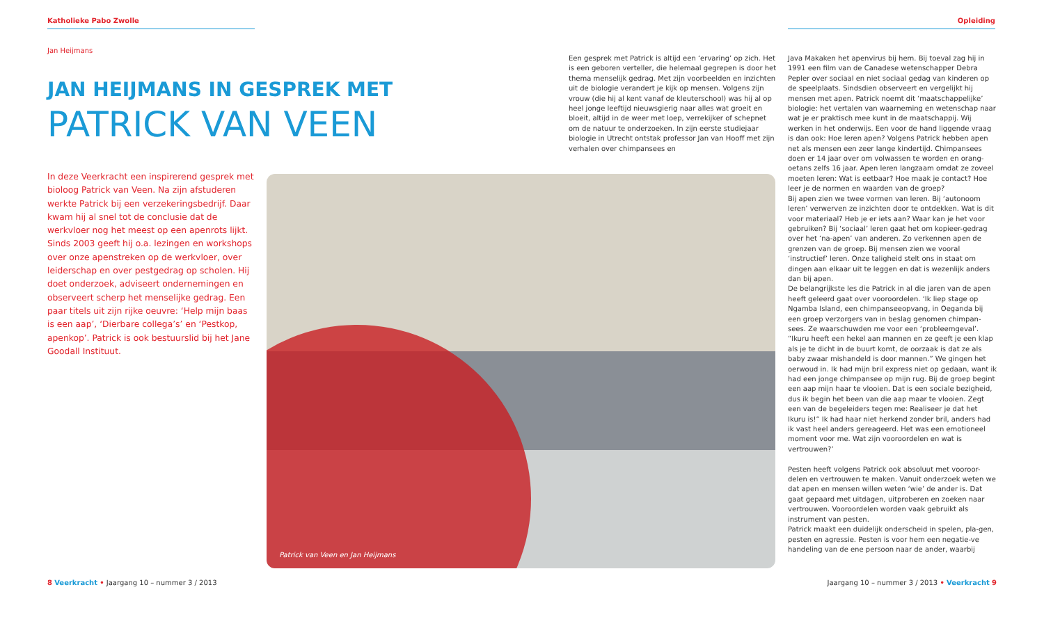Katholieke Pabo Zwolle Opleiding
Jan Heijmans
JAN HEIJMANS IN GESPREK MET
PATRICK VAN VEEN
In deze Veerkracht een inspirerend gesprek met bioloog Patrick van Veen. Na zijn afstuderen werkte Patrick bij een verzekeringsbedrijf. Daar kwam hij al snel tot de conclusie dat de werkvloer nog het meest op een apenrots lijkt. Sinds 2003 geeft hij o.a. lezingen en workshops over onze apenstreken op de werkvloer, over leiderschap en over pestgedrag op scholen. Hij doet onderzoek, adviseert ondernemingen en observeert scherp het menselijke gedrag. Een paar titels uit zijn rijke oeuvre: ‘Help mijn baas is een aap’, ‘Dierbare collega’s’ en ‘Pestkop, apenkop’. Patrick is ook bestuurslid bij het Jane Goodall Instituut.
Patrick van Veen en Jan Heijmans
Een gesprek met Patrick is altijd een ‘ervaring’ op zich. Het is een geboren verteller, die helemaal gegrepen is door het thema menselijk gedrag. Met zijn voorbeelden en inzichten uit de biologie verandert je kijk op mensen. Volgens zijn vrouw (die hij al kent vanaf de kleuterschool) was hij al op heel jonge leeftijd nieuwsgierig naar alles wat groeit en bloeit, altijd in de weer met loep, verrekijker of schepnet om de natuur te onderzoeken. In zijn eerste studiejaar biologie in Utrecht ontstak professor Jan van Hooff met zijn verhalen over chimpansees en
Java Makaken het apenvirus bij hem. Bij toeval zag hij in 1991 een film van de Canadese wetenschapper Debra Pepler over sociaal en niet sociaal gedag van kinderen op de speelplaats. Sindsdien observeert en vergelijkt hij mensen met apen. Patrick noemt dit ‘maatschappelijke’ biologie: het vertalen van waarneming en wetenschap naar wat je er praktisch mee kunt in de maatschappij. Wij werken in het onderwijs. Een voor de hand liggende vraag is dan ook: Hoe leren apen? Volgens Patrick hebben apen net als mensen een zeer lange kindertijd. Chimpansees doen er 14 jaar over om volwassen te worden en orang-oetans zelfs 16 jaar. Apen leren langzaam omdat ze zoveel moeten leren: Wat is eetbaar? Hoe maak je contact? Hoe leer je de normen en waarden van de groep?
Bij apen zien we twee vormen van leren. Bij ‘autonoom leren’ verwerven ze inzichten door te ontdekken. Wat is dit voor materiaal? Heb je er iets aan? Waar kan je het voor gebruiken? Bij ‘sociaal’ leren gaat het om kopieer-gedrag over het ‘na-apen’ van anderen. Zo verkennen apen de grenzen van de groep. Bij mensen zien we vooral ‘instructief’ leren. Onze taligheid stelt ons in staat om dingen aan elkaar uit te leggen en dat is wezenlijk anders dan bij apen.
De belangrijkste les die Patrick in al die jaren van de apen heeft geleerd gaat over vooroordelen. ‘Ik liep stage op Ngamba Island, een chimpanseeopvang, in Oeganda bij een groep verzorgers van in beslag genomen chimpan-sees. Ze waarschuwden me voor een ‘probleemgeval’. “Ikuru heeft een hekel aan mannen en ze geeft je een klap als je te dicht in de buurt komt, de oorzaak is dat ze als baby zwaar mishandeld is door mannen.” We gingen het oerwoud in. Ik had mijn bril express niet op gedaan, want ik had een jonge chimpansee op mijn rug. Bij de groep begint een aap mijn haar te vlooien. Dat is een sociale bezigheid, dus ik begin het been van die aap maar te vlooien. Zegt een van de begeleiders tegen me: Realiseer je dat het Ikuru is!” Ik had haar niet herkend zonder bril, anders had ik vast heel anders gereageerd. Het was een emotioneel moment voor me. Wat zijn vooroordelen en wat is vertrouwen?’
Pesten heeft volgens Patrick ook absoluut met vooroor-delen en vertrouwen te maken. Vanuit onderzoek weten we dat apen en mensen willen weten ‘wie’ de ander is. Dat gaat gepaard met uitdagen, uitproberen en zoeken naar vertrouwen. Vooroordelen worden vaak gebruikt als instrument van pesten.
Patrick maakt een duidelijk onderscheid in spelen, pla-gen, pesten en agressie. Pesten is voor hem een negatie-ve handeling van de ene persoon naar de ander, waarbij
8 Veerkracht • Jaargang 10 – nummer 3 / 2013
Jaargang 10 – nummer 3 / 2013 • Veerkracht 9